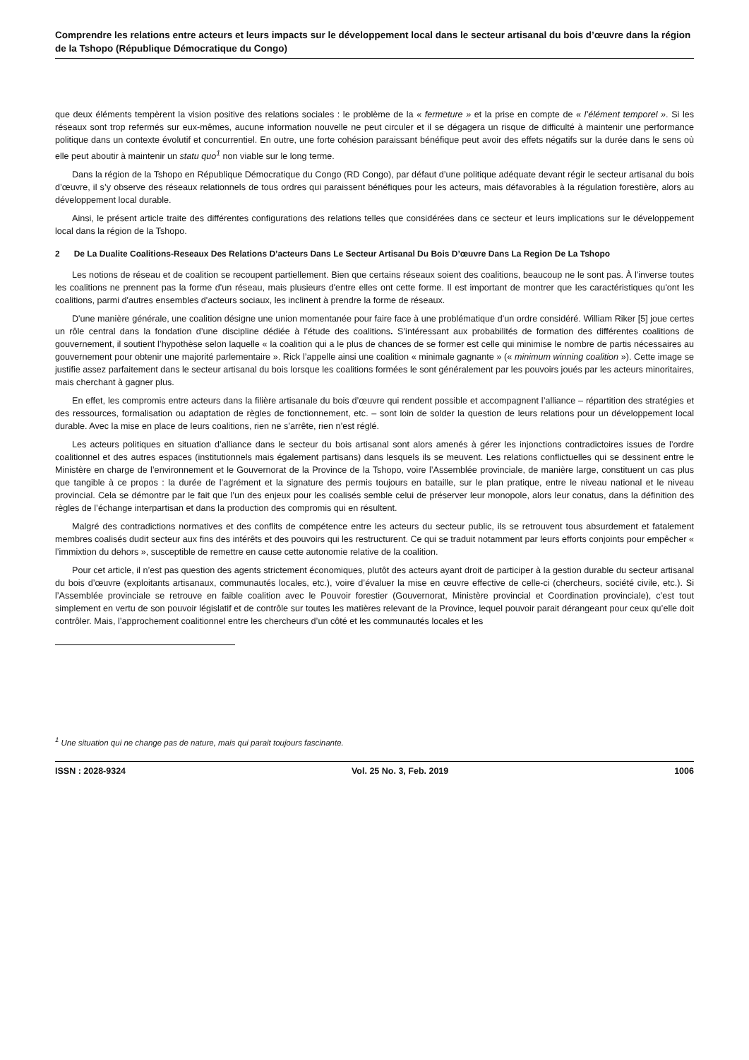Comprendre les relations entre acteurs et leurs impacts sur le développement local dans le secteur artisanal du bois d’œuvre dans la région de la Tshopo (République Démocratique du Congo)
que deux éléments tempèrent la vision positive des relations sociales : le problème de la « fermeture » et la prise en compte de « l’élément temporel ». Si les réseaux sont trop refermés sur eux-mêmes, aucune information nouvelle ne peut circuler et il se dégagera un risque de difficulté à maintenir une performance politique dans un contexte évolutif et concurrentiel. En outre, une forte cohésion paraissant bénéfique peut avoir des effets négatifs sur la durée dans le sens où elle peut aboutir à maintenir un statu quo<sup>1</sup> non viable sur le long terme.
Dans la région de la Tshopo en République Démocratique du Congo (RD Congo), par défaut d’une politique adéquate devant régir le secteur artisanal du bois d’œuvre, il s’y observe des réseaux relationnels de tous ordres qui paraissent bénéfiques pour les acteurs, mais défavorables à la régulation forestière, alors au développement local durable.
Ainsi, le présent article traite des différentes configurations des relations telles que considérées dans ce secteur et leurs implications sur le développement local dans la région de la Tshopo.
2 De La Dualite Coalitions-Reseaux Des Relations D’acteurs Dans Le Secteur Artisanal Du Bois D’œuvre Dans La Region De La Tshopo
Les notions de réseau et de coalition se recoupent partiellement. Bien que certains réseaux soient des coalitions, beaucoup ne le sont pas. À l'inverse toutes les coalitions ne prennent pas la forme d'un réseau, mais plusieurs d'entre elles ont cette forme. Il est important de montrer que les caractéristiques qu'ont les coalitions, parmi d'autres ensembles d'acteurs sociaux, les inclinent à prendre la forme de réseaux.
D'une manière générale, une coalition désigne une union momentanée pour faire face à une problématique d'un ordre considéré. William Riker [5] joue certes un rôle central dans la fondation d’une discipline dédiée à l’étude des coalitions. S’intéressant aux probabilités de formation des différentes coalitions de gouvernement, il soutient l’hypothèse selon laquelle « la coalition qui a le plus de chances de se former est celle qui minimise le nombre de partis nécessaires au gouvernement pour obtenir une majorité parlementaire ». Rick l’appelle ainsi une coalition « minimale gagnante » (« minimum winning coalition »). Cette image se justifie assez parfaitement dans le secteur artisanal du bois lorsque les coalitions formées le sont généralement par les pouvoirs joués par les acteurs minoritaires, mais cherchant à gagner plus.
En effet, les compromis entre acteurs dans la filière artisanale du bois d’œuvre qui rendent possible et accompagnent l’alliance – répartition des stratégies et des ressources, formalisation ou adaptation de règles de fonctionnement, etc. – sont loin de solder la question de leurs relations pour un développement local durable. Avec la mise en place de leurs coalitions, rien ne s’arrête, rien n’est réglé.
Les acteurs politiques en situation d’alliance dans le secteur du bois artisanal sont alors amenés à gérer les injonctions contradictoires issues de l’ordre coalitionnel et des autres espaces (institutionnels mais également partisans) dans lesquels ils se meuvent. Les relations conflictuelles qui se dessinent entre le Ministère en charge de l’environnement et le Gouvernorat de la Province de la Tshopo, voire l’Assemblée provinciale, de manière large, constituent un cas plus que tangible à ce propos : la durée de l’agrément et la signature des permis toujours en bataille, sur le plan pratique, entre le niveau national et le niveau provincial. Cela se démontre par le fait que l’un des enjeux pour les coalisés semble celui de préserver leur monopole, alors leur conatus, dans la définition des règles de l’échange interpartisan et dans la production des compromis qui en résultent.
Malgré des contradictions normatives et des conflits de compétence entre les acteurs du secteur public, ils se retrouvent tous absurdement et fatalement membres coalisés dudit secteur aux fins des intérêts et des pouvoirs qui les restructurent. Ce qui se traduit notamment par leurs efforts conjoints pour empêcher « l’immixtion du dehors », susceptible de remettre en cause cette autonomie relative de la coalition.
Pour cet article, il n’est pas question des agents strictement économiques, plutôt des acteurs ayant droit de participer à la gestion durable du secteur artisanal du bois d’œuvre (exploitants artisanaux, communautés locales, etc.), voire d’évaluer la mise en œuvre effective de celle-ci (chercheurs, société civile, etc.). Si l’Assemblée provinciale se retrouve en faible coalition avec le Pouvoir forestier (Gouvernorat, Ministère provincial et Coordination provinciale), c’est tout simplement en vertu de son pouvoir législatif et de contrôle sur toutes les matières relevant de la Province, lequel pouvoir parait dérangeant pour ceux qu’elle doit contrôler. Mais, l’approchement coalitionnel entre les chercheurs d’un côté et les communautés locales et les
<sup>1</sup> Une situation qui ne change pas de nature, mais qui parait toujours fascinante.
ISSN : 2028-9324 Vol. 25 No. 3, Feb. 2019 1006